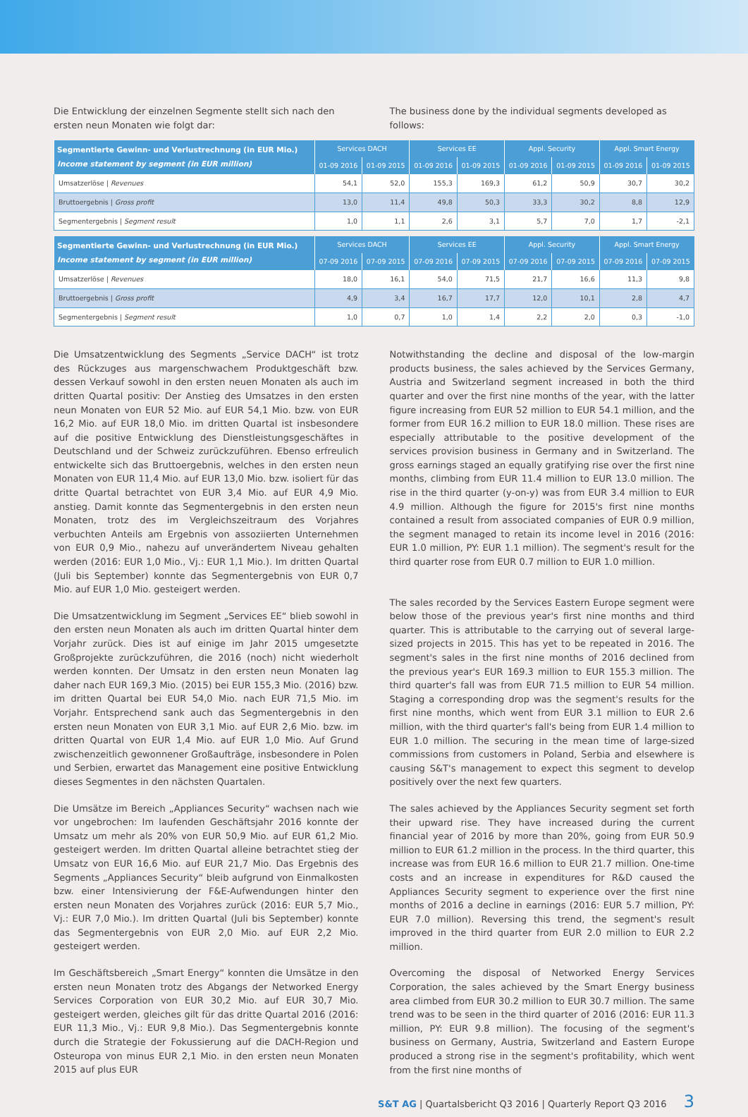Die Entwicklung der einzelnen Segmente stellt sich nach den ersten neun Monaten wie folgt dar:
The business done by the individual segments developed as follows:
| Segmentierte Gewinn- und Verlustrechnung (in EUR Mio.) Income statement by segment (in EUR million) | Services DACH | | Services EE | | Appl. Security | | Appl. Smart Energy | |
| --- | --- | --- | --- | --- | --- | --- | --- | --- |
| | 01-09 2016 | 01-09 2015 | 01-09 2016 | 01-09 2015 | 01-09 2016 | 01-09 2015 | 01-09 2016 | 01-09 2015 |
| Umsatzerlöse / Revenues | 54,1 | 52,0 | 155,3 | 169,3 | 61,2 | 50,9 | 30,7 | 30,2 |
| Bruttoergebnis / Gross profit | 13,0 | 11,4 | 49,8 | 50,3 | 33,3 | 30,2 | 8,8 | 12,9 |
| Segmentergebnis / Segment result | 1,0 | 1,1 | 2,6 | 3,1 | 5,7 | 7,0 | 1,7 | -2,1 |
| Segmentierte Gewinn- und Verlustrechnung (in EUR Mio.) Income statement by segment (in EUR million) | Services DACH | | Services EE | | Appl. Security | | Appl. Smart Energy | |
| --- | --- | --- | --- | --- | --- | --- | --- | --- |
| | 07-09 2016 | 07-09 2015 | 07-09 2016 | 07-09 2015 | 07-09 2016 | 07-09 2015 | 07-09 2016 | 07-09 2015 |
| Umsatzerlöse / Revenues | 18,0 | 16,1 | 54,0 | 71,5 | 21,7 | 16,6 | 11,3 | 9,8 |
| Bruttoergebnis / Gross profit | 4,9 | 3,4 | 16,7 | 17,7 | 12,0 | 10,1 | 2,8 | 4,7 |
| Segmentergebnis / Segment result | 1,0 | 0,7 | 1,0 | 1,4 | 2,2 | 2,0 | 0,3 | -1,0 |
Die Umsatzentwicklung des Segments „Service DACH“ ist trotz des Rückzuges aus margenschwachem Produktgeschäft bzw. dessen Verkauf sowohl in den ersten neuen Monaten als auch im dritten Quartal positiv: Der Anstieg des Umsatzes in den ersten neun Monaten von EUR 52 Mio. auf EUR 54,1 Mio. bzw. von EUR 16,2 Mio. auf EUR 18,0 Mio. im dritten Quartal ist insbesondere auf die positive Entwicklung des Dienstleistungsgeschäftes in Deutschland und der Schweiz zurückzuführen. Ebenso erfreulich entwickelte sich das Bruttoergebnis, welches in den ersten neun Monaten von EUR 11,4 Mio. auf EUR 13,0 Mio. bzw. isoliert für das dritte Quartal betrachtet von EUR 3,4 Mio. auf EUR 4,9 Mio. anstieg. Damit konnte das Segmentergebnis in den ersten neun Monaten, trotz des im Vergleichszeitraum des Vorjahres verbuchten Anteils am Ergebnis von assoziierten Unternehmen von EUR 0,9 Mio., nahezu auf unverändertem Niveau gehalten werden (2016: EUR 1,0 Mio., Vj.: EUR 1,1 Mio.). Im dritten Quartal (Juli bis September) konnte das Segmentergebnis von EUR 0,7 Mio. auf EUR 1,0 Mio. gesteigert werden.
Die Umsatzentwicklung im Segment „Services EE“ blieb sowohl in den ersten neun Monaten als auch im dritten Quartal hinter dem Vorjahr zurück. Dies ist auf einige im Jahr 2015 umgesetzte Großprojekte zurückzuführen, die 2016 (noch) nicht wiederholt werden konnten. Der Umsatz in den ersten neun Monaten lag daher nach EUR 169,3 Mio. (2015) bei EUR 155,3 Mio. (2016) bzw. im dritten Quartal bei EUR 54,0 Mio. nach EUR 71,5 Mio. im Vorjahr. Entsprechend sank auch das Segmentergebnis in den ersten neun Monaten von EUR 3,1 Mio. auf EUR 2,6 Mio. bzw. im dritten Quartal von EUR 1,4 Mio. auf EUR 1,0 Mio. Auf Grund zwischenzeitlich gewonnener Großaufträge, insbesondere in Polen und Serbien, erwartet das Management eine positive Entwicklung dieses Segmentes in den nächsten Quartalen.
Die Umsätze im Bereich „Appliances Security“ wachsen nach wie vor ungebrochen: Im laufenden Geschäftsjahr 2016 konnte der Umsatz um mehr als 20% von EUR 50,9 Mio. auf EUR 61,2 Mio. gesteigert werden. Im dritten Quartal alleine betrachtet stieg der Umsatz von EUR 16,6 Mio. auf EUR 21,7 Mio. Das Ergebnis des Segments „Appliances Security“ bleib aufgrund von Einmalkosten bzw. einer Intensivierung der F&E-Aufwendungen hinter den ersten neun Monaten des Vorjahres zurück (2016: EUR 5,7 Mio., Vj.: EUR 7,0 Mio.). Im dritten Quartal (Juli bis September) konnte das Segmentergebnis von EUR 2,0 Mio. auf EUR 2,2 Mio. gesteigert werden.
Im Geschäftsbereich „Smart Energy“ konnten die Umsätze in den ersten neun Monaten trotz des Abgangs der Networked Energy Services Corporation von EUR 30,2 Mio. auf EUR 30,7 Mio. gesteigert werden, gleiches gilt für das dritte Quartal 2016 (2016: EUR 11,3 Mio., Vj.: EUR 9,8 Mio.). Das Segmentergebnis konnte durch die Strategie der Fokussierung auf die DACH-Region und Osteuropa von minus EUR 2,1 Mio. in den ersten neun Monaten 2015 auf plus EUR
Notwithstanding the decline and disposal of the low-margin products business, the sales achieved by the Services Germany, Austria and Switzerland segment increased in both the third quarter and over the first nine months of the year, with the latter figure increasing from EUR 52 million to EUR 54.1 million, and the former from EUR 16.2 million to EUR 18.0 million. These rises are especially attributable to the positive development of the services provision business in Germany and in Switzerland. The gross earnings staged an equally gratifying rise over the first nine months, climbing from EUR 11.4 million to EUR 13.0 million. The rise in the third quarter (y-on-y) was from EUR 3.4 million to EUR 4.9 million. Although the figure for 2015's first nine months contained a result from associated companies of EUR 0.9 million, the segment managed to retain its income level in 2016 (2016: EUR 1.0 million, PY: EUR 1.1 million). The segment's result for the third quarter rose from EUR 0.7 million to EUR 1.0 million.
The sales recorded by the Services Eastern Europe segment were below those of the previous year's first nine months and third quarter. This is attributable to the carrying out of several large-sized projects in 2015. This has yet to be repeated in 2016. The segment's sales in the first nine months of 2016 declined from the previous year's EUR 169.3 million to EUR 155.3 million. The third quarter's fall was from EUR 71.5 million to EUR 54 million. Staging a corresponding drop was the segment's results for the first nine months, which went from EUR 3.1 million to EUR 2.6 million, with the third quarter's fall's being from EUR 1.4 million to EUR 1.0 million. The securing in the mean time of large-sized commissions from customers in Poland, Serbia and elsewhere is causing S&T's management to expect this segment to develop positively over the next few quarters.
The sales achieved by the Appliances Security segment set forth their upward rise. They have increased during the current financial year of 2016 by more than 20%, going from EUR 50.9 million to EUR 61.2 million in the process. In the third quarter, this increase was from EUR 16.6 million to EUR 21.7 million. One-time costs and an increase in expenditures for R&D caused the Appliances Security segment to experience over the first nine months of 2016 a decline in earnings (2016: EUR 5.7 million, PY: EUR 7.0 million). Reversing this trend, the segment's result improved in the third quarter from EUR 2.0 million to EUR 2.2 million.
Overcoming the disposal of Networked Energy Services Corporation, the sales achieved by the Smart Energy business area climbed from EUR 30.2 million to EUR 30.7 million. The same trend was to be seen in the third quarter of 2016 (2016: EUR 11.3 million, PY: EUR 9.8 million). The focusing of the segment's business on Germany, Austria, Switzerland and Eastern Europe produced a strong rise in the segment's profitability, which went from the first nine months of
S&T AG | Quartalsbericht Q3 2016 | Quarterly Report Q3 2016 3